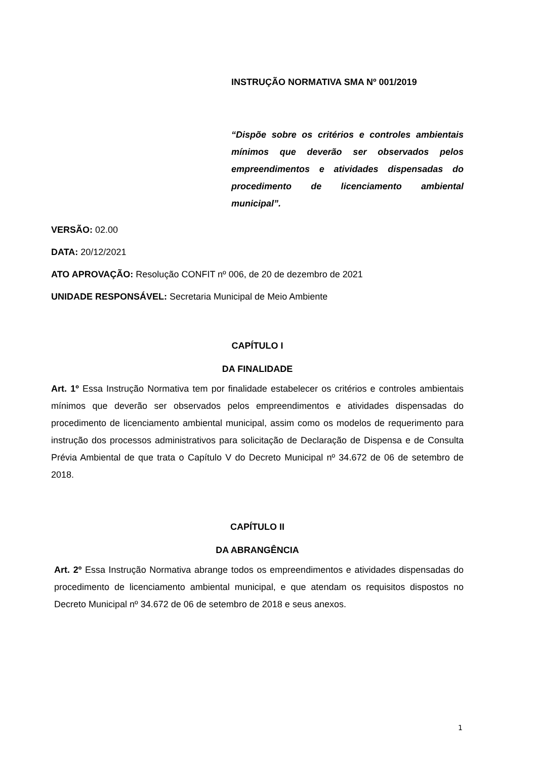INSTRUÇÃO NORMATIVA SMA Nº 001/2019
“Dispõe sobre os critérios e controles ambientais mínimos que deverão ser observados pelos empreendimentos e atividades dispensadas do procedimento de licenciamento ambiental municipal”.
VERSÃO: 02.00
DATA: 20/12/2021
ATO APROVAÇÃO: Resolução CONFIT nº 006, de 20 de dezembro de 2021
UNIDADE RESPONSÁVEL: Secretaria Municipal de Meio Ambiente
CAPÍTULO I
DA FINALIDADE
Art. 1º Essa Instrução Normativa tem por finalidade estabelecer os critérios e controles ambientais mínimos que deverão ser observados pelos empreendimentos e atividades dispensadas do procedimento de licenciamento ambiental municipal, assim como os modelos de requerimento para instrução dos processos administrativos para solicitação de Declaração de Dispensa e de Consulta Prévia Ambiental de que trata o Capítulo V do Decreto Municipal nº 34.672 de 06 de setembro de 2018.
CAPÍTULO II
DA ABRANGÊNCIA
Art. 2º Essa Instrução Normativa abrange todos os empreendimentos e atividades dispensadas do procedimento de licenciamento ambiental municipal, e que atendam os requisitos dispostos no Decreto Municipal nº 34.672 de 06 de setembro de 2018 e seus anexos.
1